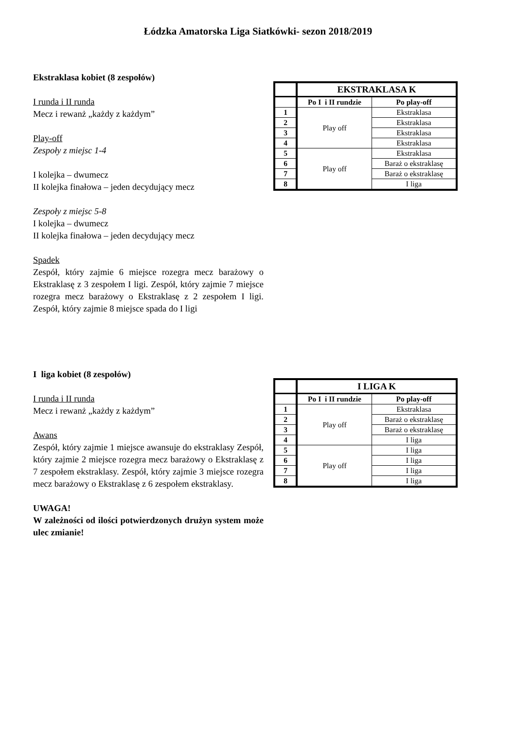Łódzka Amatorska Liga Siatkówki- sezon 2018/2019
Ekstraklasa kobiet (8 zespołów)
I runda i II runda
Mecz i rewanż „każdy z każdym”
Play-off
Zespoły z miejsc 1-4
I kolejka – dwumecz
II kolejka finałowa – jeden decydujący mecz
Zespoły z miejsc 5-8
I kolejka – dwumecz
II kolejka finałowa – jeden decydujący mecz
Spadek
Zespół, który zajmie 6 miejsce rozegra mecz barażowy o Ekstraklasę z 3 zespołem I ligi. Zespół, który zajmie 7 miejsce rozegra mecz barażowy o Ekstraklasę z 2 zespołem I ligi. Zespół, który zajmie 8 miejsce spada do I ligi
| | EKSTRAKLASA K | |
| | Po I i II rundzie | Po play-off |
| 1 | Play off | Ekstraklasa |
| 2 | | Ekstraklasa |
| 3 | | Ekstraklasa |
| 4 | | Ekstraklasa |
| 5 | Play off | Ekstraklasa |
| 6 | | Baraż o ekstraklasę |
| 7 | | Baraż o ekstraklasę |
| 8 | | I liga |
I liga kobiet (8 zespołów)
I runda i II runda
Mecz i rewanż „każdy z każdym”
Awans
Zespół, który zajmie 1 miejsce awansuje do ekstraklasy Zespół, który zajmie 2 miejsce rozegra mecz barażowy o Ekstraklasę z 7 zespołem ekstraklasy. Zespół, który zajmie 3 miejsce rozegra mecz barażowy o Ekstraklasę z 6 zespołem ekstraklasy.
UWAGA!
W zależności od ilości potwierdzonych drużyn system może ulec zmianie!
| | I LIGA K | |
| | Po I i II rundzie | Po play-off |
| 1 | Play off | Ekstraklasa |
| 2 | | Baraż o ekstraklasę |
| 3 | | Baraż o ekstraklasę |
| 4 | | I liga |
| 5 | Play off | I liga |
| 6 | | I liga |
| 7 | | I liga |
| 8 | | I liga |